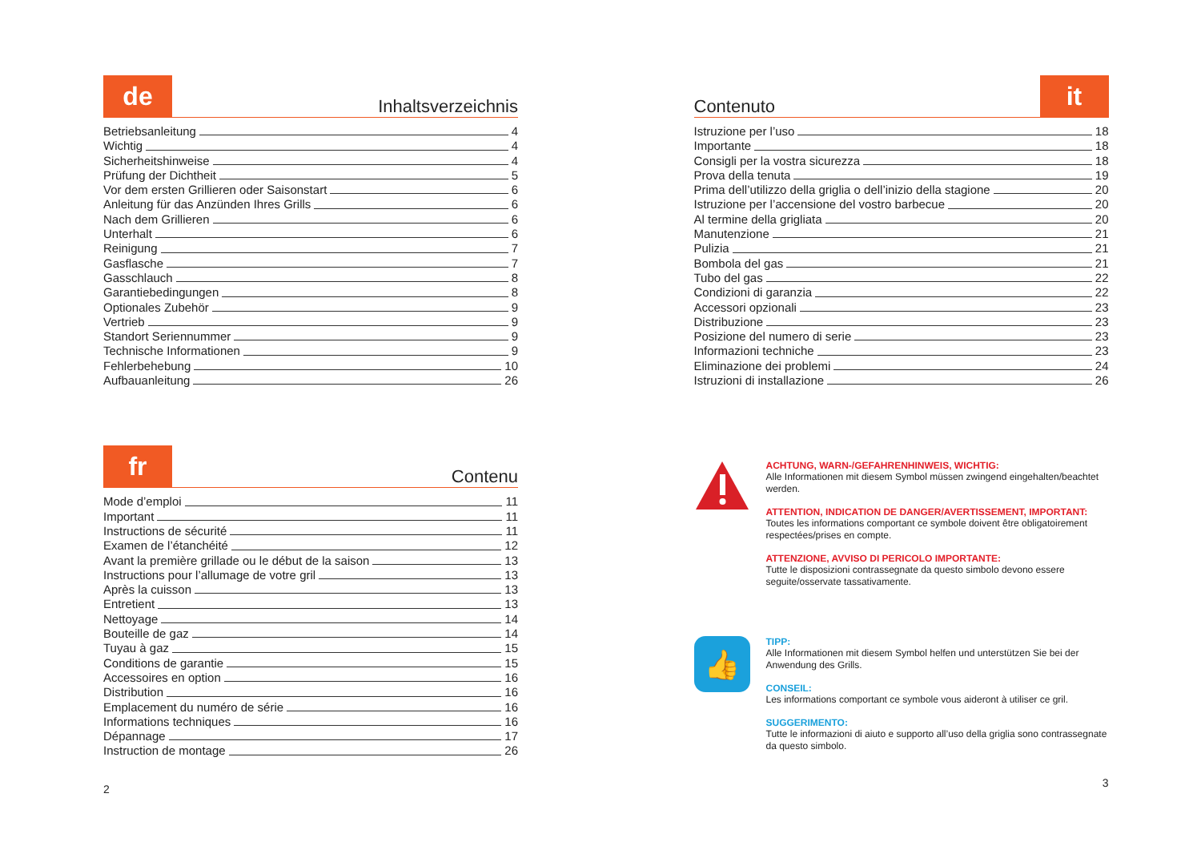de
Inhaltsverzeichnis
Betriebsanleitung 4
Wichtig 4
Sicherheitshinweise 4
Prüfung der Dichtheit 5
Vor dem ersten Grillieren oder Saisonstart 6
Anleitung für das Anzünden Ihres Grills 6
Nach dem Grillieren 6
Unterhalt 6
Reinigung 7
Gasflasche 7
Gasschlauch 8
Garantiebedingungen 8
Optionales Zubehör 9
Vertrieb 9
Standort Seriennummer 9
Technische Informationen 9
Fehlerbehebung 10
Aufbauanleitung 26
fr
Contenu
Mode d’emploi 11
Important 11
Instructions de sécurité 11
Examen de l’étanchéité 12
Avant la première grillade ou le début de la saison 13
Instructions pour l’allumage de votre gril 13
Après la cuisson 13
Entretient 13
Nettoyage 14
Bouteille de gaz 14
Tuyau à gaz 15
Conditions de garantie 15
Accessoires en option 16
Distribution 16
Emplacement du numéro de série 16
Informations techniques 16
Dépannage 17
Instruction de montage 26
2
Contenuto
it
Istruzione per l’uso 18
Importante 18
Consigli per la vostra sicurezza 18
Prova della tenuta 19
Prima dell’utilizzo della griglia o dell’inizio della stagione 20
Istruzione per l’accensione del vostro barbecue 20
Al termine della grigliata 20
Manutenzione 21
Pulizia 21
Bombola del gas 21
Tubo del gas 22
Condizioni di garanzia 22
Accessori opzionali 23
Distribuzione 23
Posizione del numero di serie 23
Informazioni techniche 23
Eliminazione dei problemi 24
Istruzioni di installazione 26
ACHTUNG, WARN-/GEFAHRENHINWEIS, WICHTIG:
Alle Informationen mit diesem Symbol müssen zwingend eingehalten/beachtet werden.
ATTENTION, INDICATION DE DANGER/AVERTISSEMENT, IMPORTANT:
Toutes les informations comportant ce symbole doivent être obligatoirement respectées/prises en compte.
ATTENZIONE, AVVISO DI PERICOLO IMPORTANTE:
Tutte le disposizioni contrassegnate da questo simbolo devono essere seguite/osservate tassativamente.
👍
TIPP:
Alle Informationen mit diesem Symbol helfen und unterstützen Sie bei der Anwendung des Grills.
CONSEIL:
Les informations comportant ce symbole vous aideront à utiliser ce gril.
SUGGERIMENTO:
Tutte le informazioni di aiuto e supporto all’uso della griglia sono contrassegnate da questo simbolo.
3